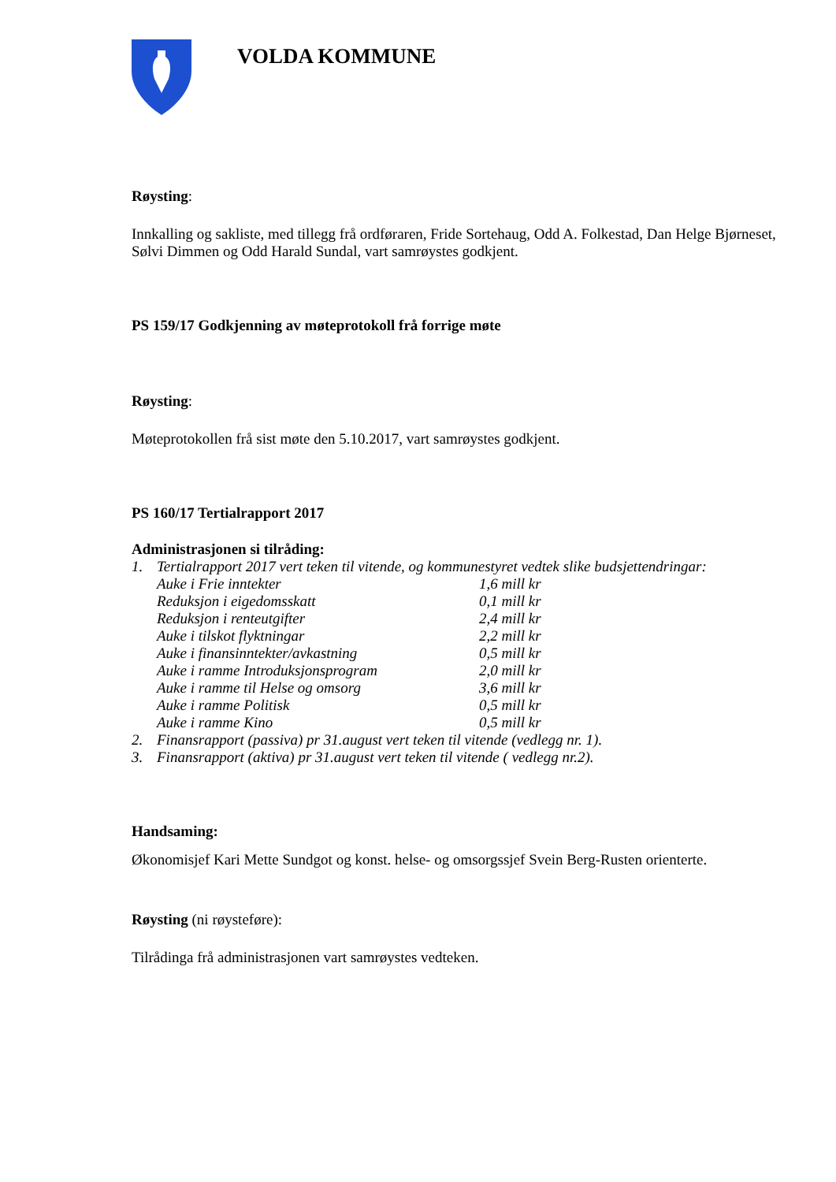VOLDA KOMMUNE
Røysting:
Innkalling og sakliste, med tillegg frå ordføraren, Fride Sortehaug, Odd A. Folkestad, Dan Helge Bjørneset, Sølvi Dimmen og Odd Harald Sundal, vart samrøystes godkjent.
PS 159/17 Godkjenning av møteprotokoll frå forrige møte
Røysting:
Møteprotokollen frå sist møte den 5.10.2017, vart samrøystes godkjent.
PS 160/17 Tertialrapport 2017
Administrasjonen si tilråding:
1. Tertialrapport 2017 vert teken til vitende, og kommunestyret vedtek slike budsjettendringar:
Auke i Frie inntekter 1,6 mill kr
Reduksjon i eigedomsskatt 0,1 mill kr
Reduksjon i renteutgifter 2,4 mill kr
Auke i tilskot flyktningar 2,2 mill kr
Auke i finansinntekter/avkastning 0,5 mill kr
Auke i ramme Introduksjonsprogram 2,0 mill kr
Auke i ramme til Helse og omsorg 3,6 mill kr
Auke i ramme Politisk 0,5 mill kr
Auke i ramme Kino 0,5 mill kr
2. Finansrapport (passiva) pr 31.august vert teken til vitende (vedlegg nr. 1).
3. Finansrapport (aktiva) pr 31.august vert teken til vitende ( vedlegg nr.2).
Handsaming:
Økonomisjef Kari Mette Sundgot og konst. helse- og omsorgssjef Svein Berg-Rusten orienterte.
Røysting (ni røysteføre):
Tilrådinga frå administrasjonen vart samrøystes vedteken.